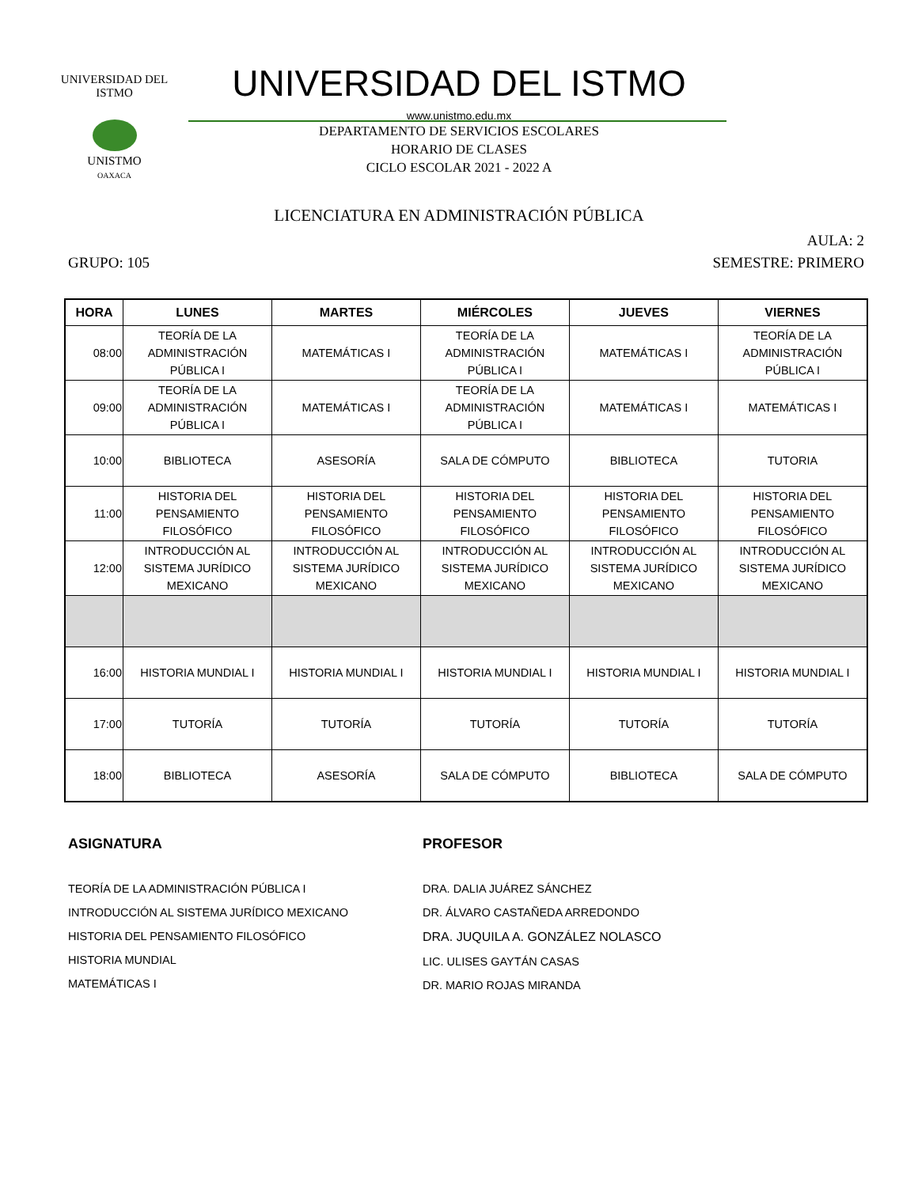UNIVERSIDAD DEL ISTMO
UNISTMO
OAXACA
UNIVERSIDAD DEL ISTMO
www.unistmo.edu.mx
DEPARTAMENTO DE SERVICIOS ESCOLARES
HORARIO DE CLASES
CICLO ESCOLAR 2021 - 2022 A
LICENCIATURA EN ADMINISTRACIÓN PÚBLICA
AULA: 2
GRUPO: 105 SEMESTRE: PRIMERO
| HORA | LUNES | MARTES | MIÉRCOLES | JUEVES | VIERNES |
| --- | --- | --- | --- | --- | --- |
| 08:00 | TEORÍA DE LA ADMINISTRACIÓN PÚBLICA I | MATEMÁTICAS I | TEORÍA DE LA ADMINISTRACIÓN PÚBLICA I | MATEMÁTICAS I | TEORÍA DE LA ADMINISTRACIÓN PÚBLICA I |
| 09:00 | TEORÍA DE LA ADMINISTRACIÓN PÚBLICA I | MATEMÁTICAS I | TEORÍA DE LA ADMINISTRACIÓN PÚBLICA I | MATEMÁTICAS I | MATEMÁTICAS I |
| 10:00 | BIBLIOTECA | ASESORÍA | SALA DE CÓMPUTO | BIBLIOTECA | TUTORIA |
| 11:00 | HISTORIA DEL PENSAMIENTO FILOSÓFICO | HISTORIA DEL PENSAMIENTO FILOSÓFICO | HISTORIA DEL PENSAMIENTO FILOSÓFICO | HISTORIA DEL PENSAMIENTO FILOSÓFICO | HISTORIA DEL PENSAMIENTO FILOSÓFICO |
| 12:00 | INTRODUCCIÓN AL SISTEMA JURÍDICO MEXICANO | INTRODUCCIÓN AL SISTEMA JURÍDICO MEXICANO | INTRODUCCIÓN AL SISTEMA JURÍDICO MEXICANO | INTRODUCCIÓN AL SISTEMA JURÍDICO MEXICANO | INTRODUCCIÓN AL SISTEMA JURÍDICO MEXICANO |
| 16:00 | HISTORIA MUNDIAL I | HISTORIA MUNDIAL I | HISTORIA MUNDIAL I | HISTORIA MUNDIAL I | HISTORIA MUNDIAL I |
| 17:00 | TUTORÍA | TUTORÍA | TUTORÍA | TUTORÍA | TUTORÍA |
| 18:00 | BIBLIOTECA | ASESORÍA | SALA DE CÓMPUTO | BIBLIOTECA | SALA DE CÓMPUTO |
ASIGNATURA
TEORÍA DE LA ADMINISTRACIÓN PÚBLICA I
INTRODUCCIÓN AL SISTEMA JURÍDICO MEXICANO
HISTORIA DEL PENSAMIENTO FILOSÓFICO
HISTORIA MUNDIAL
MATEMÁTICAS I
PROFESOR
DRA. DALIA JUÁREZ SÁNCHEZ
DR. ÁLVARO CASTAÑEDA ARREDONDO
DRA. JUQUILA A. GONZÁLEZ NOLASCO
LIC. ULISES GAYTÁN CASAS
DR. MARIO ROJAS MIRANDA